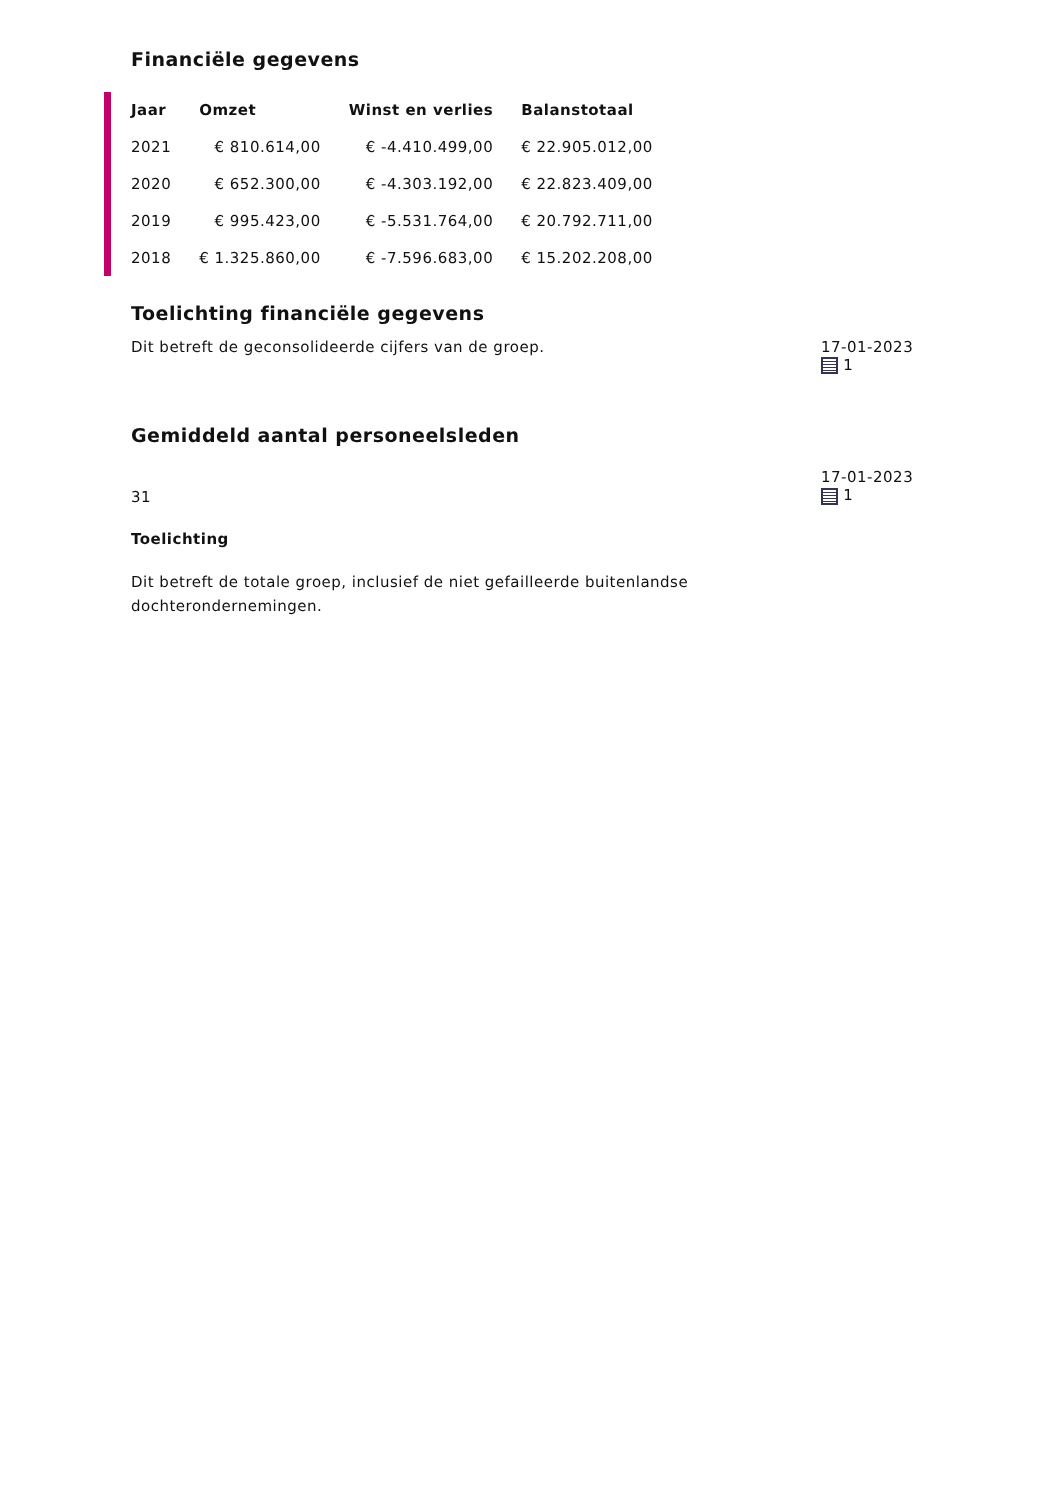Financiële gegevens
| Jaar | Omzet | Winst en verlies | Balanstotaal |
| --- | --- | --- | --- |
| 2021 | € 810.614,00 | € -4.410.499,00 | € 22.905.012,00 |
| 2020 | € 652.300,00 | € -4.303.192,00 | € 22.823.409,00 |
| 2019 | € 995.423,00 | € -5.531.764,00 | € 20.792.711,00 |
| 2018 | € 1.325.860,00 | € -7.596.683,00 | € 15.202.208,00 |
Toelichting financiële gegevens
Dit betreft de geconsolideerde cijfers van de groep.
17-01-2023
1
Gemiddeld aantal personeelsleden
31
Toelichting
Dit betreft de totale groep, inclusief de niet gefailleerde buitenlandse dochterondernemingen.
17-01-2023
1